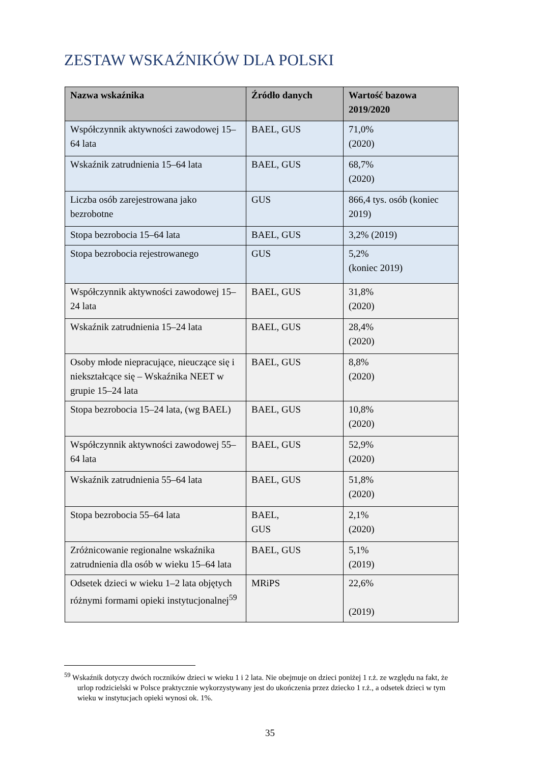ZESTAW WSKAŹNIKÓW DLA POLSKI
| Nazwa wskaźnika | Źródło danych | Wartość bazowa 2019/2020 |
| --- | --- | --- |
| Współczynnik aktywności zawodowej 15–64 lata | BAEL, GUS | 71,0% (2020) |
| Wskaźnik zatrudnienia 15–64 lata | BAEL, GUS | 68,7% (2020) |
| Liczba osób zarejestrowana jako bezrobotne | GUS | 866,4 tys. osób (koniec 2019) |
| Stopa bezrobocia 15–64 lata | BAEL, GUS | 3,2% (2019) |
| Stopa bezrobocia rejestrowanego | GUS | 5,2% (koniec 2019) |
| Współczynnik aktywności zawodowej 15–24 lata | BAEL, GUS | 31,8% (2020) |
| Wskaźnik zatrudnienia 15–24 lata | BAEL, GUS | 28,4% (2020) |
| Osoby młode niepracujące, nieuczące się i niekształcące się – Wskaźnika NEET w grupie 15–24 lata | BAEL, GUS | 8,8% (2020) |
| Stopa bezrobocia 15–24 lata, (wg BAEL) | BAEL, GUS | 10,8% (2020) |
| Współczynnik aktywności zawodowej 55–64 lata | BAEL, GUS | 52,9% (2020) |
| Wskaźnik zatrudnienia 55–64 lata | BAEL, GUS | 51,8% (2020) |
| Stopa bezrobocia 55–64 lata | BAEL, GUS | 2,1% (2020) |
| Zróżnicowanie regionalne wskaźnika zatrudnienia dla osób w wieku 15–64 lata | BAEL, GUS | 5,1% (2019) |
| Odsetek dzieci w wieku 1–2 lata objętych różnymi formami opieki instytucjonalnej<sup>59</sup> | MRiPS | 22,6% (2019) |
<sup>59</sup> Wskaźnik dotyczy dwóch roczników dzieci w wieku 1 i 2 lata. Nie obejmuje on dzieci poniżej 1 r.ż. ze względu na fakt, że urlop rodzicielski w Polsce praktycznie wykorzystywany jest do ukończenia przez dziecko 1 r.ż., a odsetek dzieci w tym wieku w instytucjach opieki wynosi ok. 1%.
35